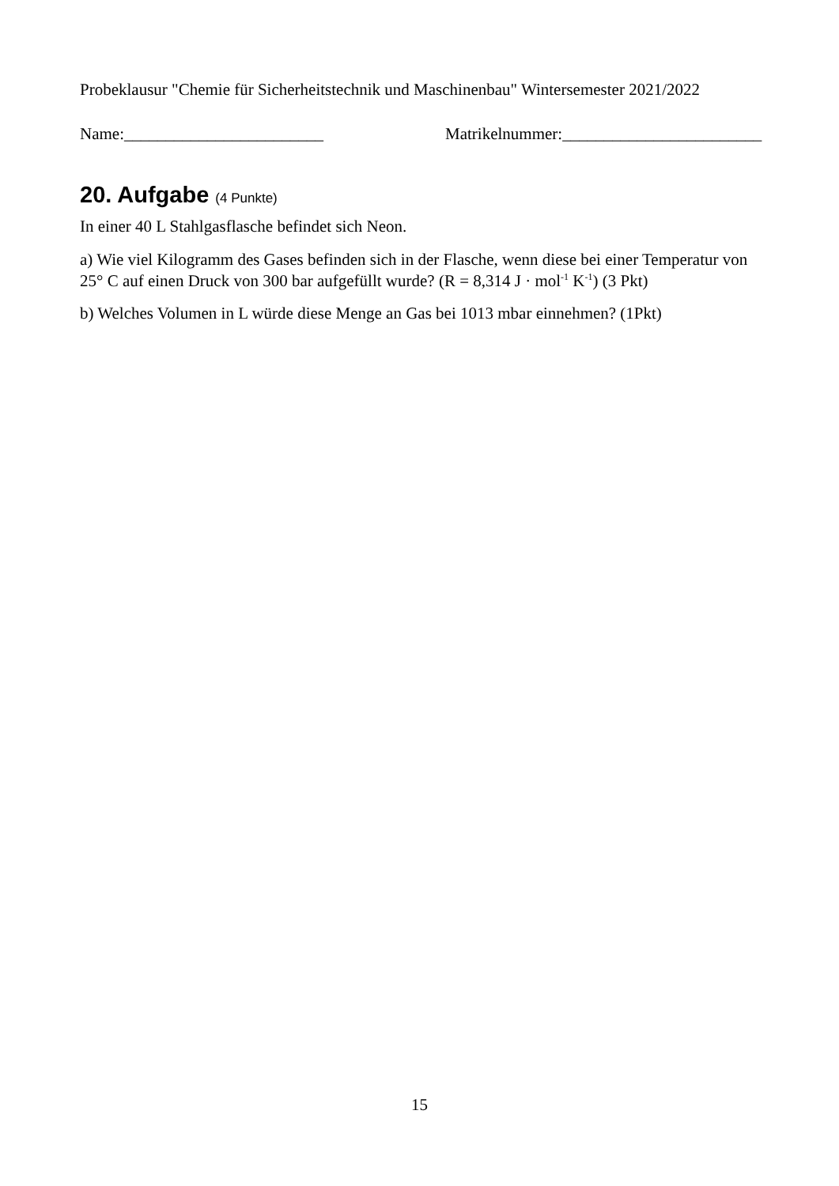Probeklausur "Chemie für Sicherheitstechnik und Maschinenbau" Wintersemester 2021/2022
Name:________________________ Matrikelnummer:________________________
20. Aufgabe (4 Punkte)
In einer 40 L Stahlgasflasche befindet sich Neon.
a) Wie viel Kilogramm des Gases befinden sich in der Flasche, wenn diese bei einer Temperatur von 25° C auf einen Druck von 300 bar aufgefüllt wurde? (R = 8,314 J · mol<sup>-1</sup> K<sup>-1</sup>) (3 Pkt)
b) Welches Volumen in L würde diese Menge an Gas bei 1013 mbar einnehmen? (1Pkt)
15